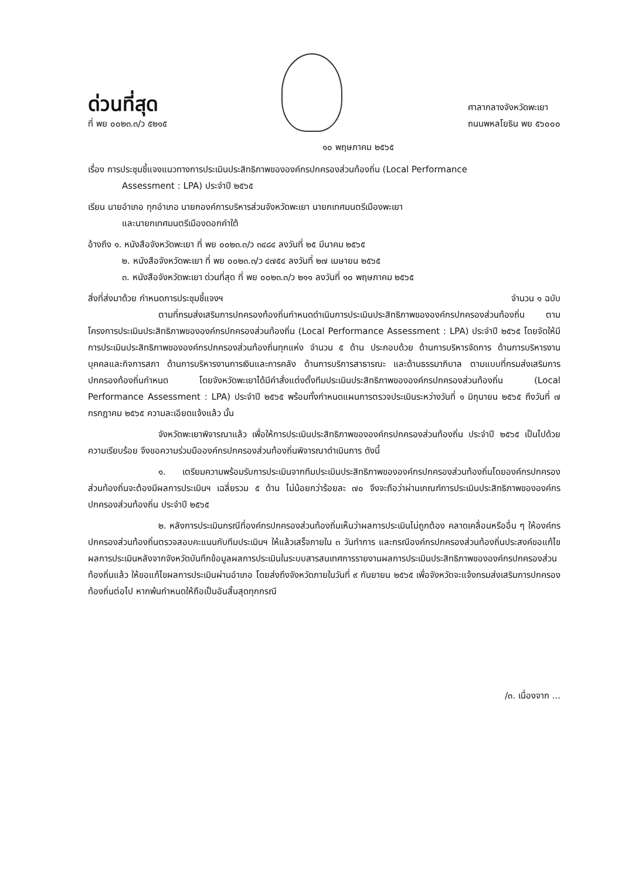ด่วนที่สุด
ที่ พย ๐๐๒๓.๓/ว ๕๒๑๕
ศาลากลางจังหวัดพะเยา
ถนนพหลโยธิน พย ๕๖๐๐๐
๑๐ พฤษภาคม ๒๕๖๕
เรื่อง การประชุมชี้แจงแนวทางการประเมินประสิทธิภาพขององค์กรปกครองส่วนท้องถิ่น (Local Performance
Assessment : LPA) ประจำปี ๒๕๖๕
เรียน นายอำเภอ ทุกอำเภอ นายกองค์การบริหารส่วนจังหวัดพะเยา นายกเทศมนตรีเมืองพะเยา
และนายกเทศมนตรีเมืองดอกคำใต้
อ้างถึง ๑. หนังสือจังหวัดพะเยา ที่ พย ๐๐๒๓.๓/ว ๓๔๘๔ ลงวันที่ ๒๕ มีนาคม ๒๕๖๕
๒. หนังสือจังหวัดพะเยา ที่ พย ๐๐๒๓.๓/ว ๔๗๕๔ ลงวันที่ ๒๗ เมษายน ๒๕๖๕
๓. หนังสือจังหวัดพะเยา ด่วนที่สุด ที่ พย ๐๐๒๓.๓/ว ๒๑๑ ลงวันที่ ๑๐ พฤษภาคม ๒๕๖๕
สิ่งที่ส่งมาด้วย กำหนดการประชุมชี้แจงฯ จำนวน ๑ ฉบับ
ตามที่กรมส่งเสริมการปกครองท้องถิ่นกำหนดดำเนินการประเมินประสิทธิภาพขององค์กรปกครองส่วนท้องถิ่น ตามโครงการประเมินประสิทธิภาพขององค์กรปกครองส่วนท้องถิ่น (Local Performance Assessment : LPA) ประจำปี ๒๕๖๕ โดยจัดให้มีการประเมินประสิทธิภาพขององค์กรปกครองส่วนท้องถิ่นทุกแห่ง จำนวน ๕ ด้าน ประกอบด้วย ด้านการบริหารจัดการ ด้านการบริหารงานบุคคลและกิจการสภา ด้านการบริหารงานการเงินและการคลัง ด้านการบริการสาธารณะ และด้านธรรมาภิบาล ตามแบบที่กรมส่งเสริมการปกครองท้องถิ่นกำหนด โดยจังหวัดพะเยาได้มีคำสั่งแต่งตั้งทีมประเมินประสิทธิภาพขององค์กรปกครองส่วนท้องถิ่น (Local Performance Assessment : LPA) ประจำปี ๒๕๖๕ พร้อมทั้งกำหนดแผนการตรวจประเมินระหว่างวันที่ ๑ มิถุนายน ๒๕๖๕ ถึงวันที่ ๗ กรกฎาคม ๒๕๖๕ ความละเอียดแจ้งแล้ว นั้น
จังหวัดพะเยาพิจารณาแล้ว เพื่อให้การประเมินประสิทธิภาพขององค์กรปกครองส่วนท้องถิ่น ประจำปี ๒๕๖๕ เป็นไปด้วยความเรียบร้อย จึงขอความร่วมมือองค์กรปกครองส่วนท้องถิ่นพิจารณาดำเนินการ ดังนี้
๑. เตรียมความพร้อมรับการประเมินจากทีมประเมินประสิทธิภาพขององค์กรปกครองส่วนท้องถิ่นโดยองค์กรปกครองส่วนท้องถิ่นจะต้องมีผลการประเมินฯ เฉลี่ยรวม ๕ ด้าน ไม่น้อยกว่าร้อยละ ๗๐ จึงจะถือว่าผ่านเกณฑ์การประเมินประสิทธิภาพขององค์กรปกครองส่วนท้องถิ่น ประจำปี ๒๕๖๕
๒. หลังการประเมินกรณีที่องค์กรปกครองส่วนท้องถิ่นเห็นว่าผลการประเมินไม่ถูกต้อง คลาดเคลื่อนหรืออื่น ๆ ให้องค์กรปกครองส่วนท้องถิ่นตรวจสอบคะแนนกับทีมประเมินฯ ให้แล้วเสร็จภายใน ๓ วันทำการ และกรณีองค์กรปกครองส่วนท้องถิ่นประสงค์ขอแก้ไขผลการประเมินหลังจากจังหวัดบันทึกข้อมูลผลการประเมินในระบบสารสนเทศการรายงานผลการประเมินประสิทธิภาพขององค์กรปกครองส่วนท้องถิ่นแล้ว ให้ขอแก้ไขผลการประเมินผ่านอำเภอ โดยส่งถึงจังหวัดภายในวันที่ ๙ กันยายน ๒๕๖๕ เพื่อจังหวัดจะแจ้งกรมส่งเสริมการปกครองท้องถิ่นต่อไป หากพ้นกำหนดให้ถือเป็นอันสิ้นสุดทุกกรณี
/๓. เนื่องจาก ...